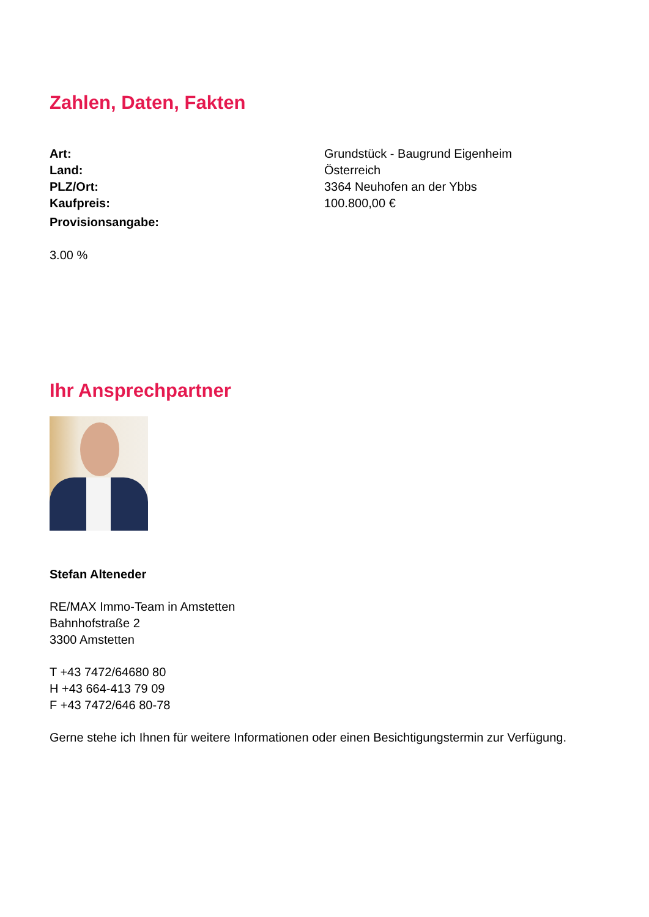Zahlen, Daten, Fakten
| Art: | Grundstück - Baugrund Eigenheim |
| Land: | Österreich |
| PLZ/Ort: | 3364 Neuhofen an der Ybbs |
| Kaufpreis: | 100.800,00 € |
| Provisionsangabe: | |
3.00 %
Ihr Ansprechpartner
Stefan Alteneder
RE/MAX Immo-Team in Amstetten
Bahnhofstraße 2
3300 Amstetten
T +43 7472/64680 80
H +43 664-413 79 09
F +43 7472/646 80-78
Gerne stehe ich Ihnen für weitere Informationen oder einen Besichtigungstermin zur Verfügung.